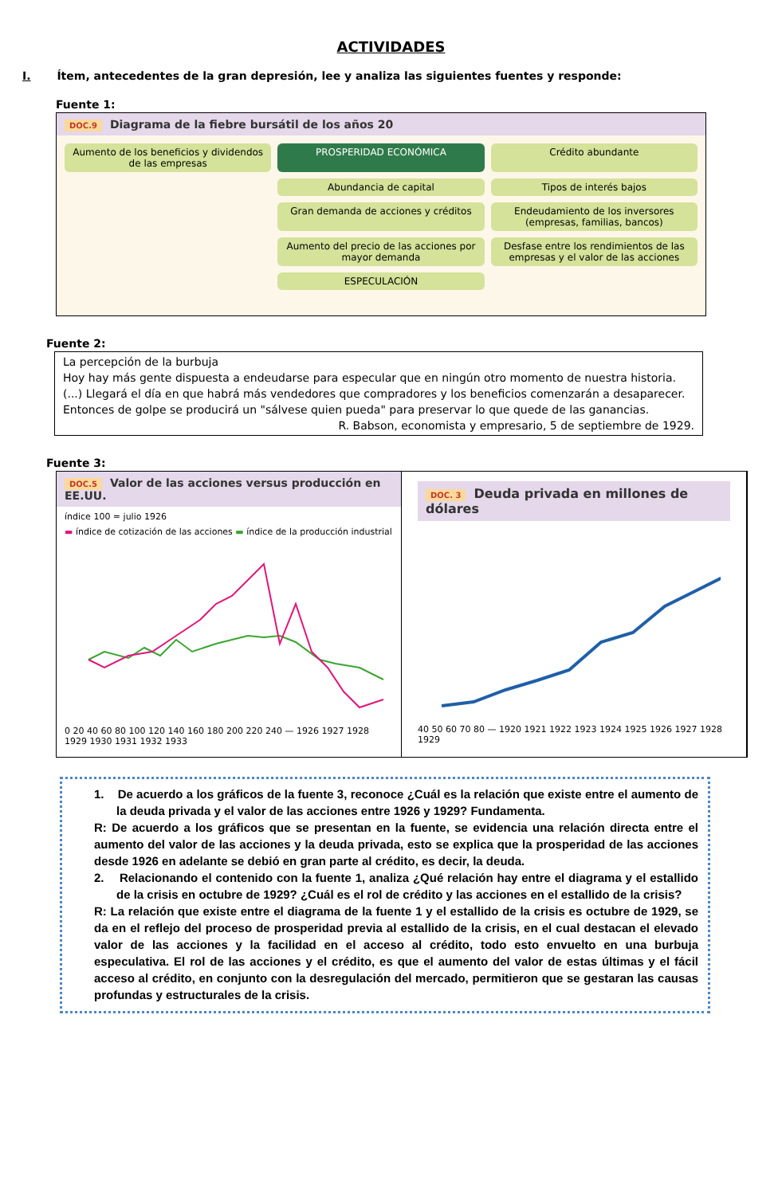ACTIVIDADES
I. Ítem, antecedentes de la gran depresión, lee y analiza las siguientes fuentes y responde:
Fuente 1:
DOC.9 Diagrama de la fiebre bursátil de los años 20
Aumento de los beneficios y dividendos de las empresas
PROSPERIDAD ECONÓMICA
Crédito abundante
Abundancia de capital
Tipos de interés bajos
Gran demanda de acciones y créditos
Endeudamiento de los inversores (empresas, familias, bancos)
Aumento del precio de las acciones por mayor demanda
Desfase entre los rendimientos de las empresas y el valor de las acciones
ESPECULACIÓN
Fuente 2:
La percepción de la burbuja
Hoy hay más gente dispuesta a endeudarse para especular que en ningún otro momento de nuestra historia. (...) Llegará el día en que habrá más vendedores que compradores y los beneficios comenzarán a desaparecer. Entonces de golpe se producirá un "sálvese quien pueda" para preservar lo que quede de las ganancias.
R. Babson, economista y empresario, 5 de septiembre de 1929.
Fuente 3:
DOC.5 Valor de las acciones versus producción en EE.UU.
índice 100 = julio 1926
▬ índice de cotización de las acciones ▬ índice de la producción industrial
0 20 40 60 80 100 120 140 160 180 200 220 240 — 1926 1927 1928 1929 1930 1931 1932 1933
DOC. 3 Deuda privada en millones de dólares
40 50 60 70 80 — 1920 1921 1922 1923 1924 1925 1926 1927 1928 1929
1. De acuerdo a los gráficos de la fuente 3, reconoce ¿Cuál es la relación que existe entre el aumento de la deuda privada y el valor de las acciones entre 1926 y 1929? Fundamenta.
R: De acuerdo a los gráficos que se presentan en la fuente, se evidencia una relación directa entre el aumento del valor de las acciones y la deuda privada, esto se explica que la prosperidad de las acciones desde 1926 en adelante se debió en gran parte al crédito, es decir, la deuda.
2. Relacionando el contenido con la fuente 1, analiza ¿Qué relación hay entre el diagrama y el estallido de la crisis en octubre de 1929? ¿Cuál es el rol de crédito y las acciones en el estallido de la crisis?
R: La relación que existe entre el diagrama de la fuente 1 y el estallido de la crisis es octubre de 1929, se da en el reflejo del proceso de prosperidad previa al estallido de la crisis, en el cual destacan el elevado valor de las acciones y la facilidad en el acceso al crédito, todo esto envuelto en una burbuja especulativa. El rol de las acciones y el crédito, es que el aumento del valor de estas últimas y el fácil acceso al crédito, en conjunto con la desregulación del mercado, permitieron que se gestaran las causas profundas y estructurales de la crisis.